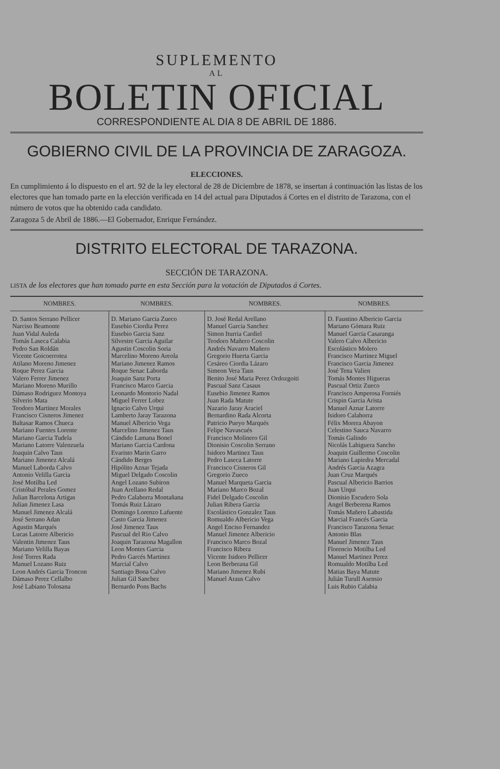SUPLEMENTO
AL
BOLETIN OFICIAL
CORRESPONDIENTE AL DIA 8 DE ABRIL DE 1886.
GOBIERNO CIVIL DE LA PROVINCIA DE ZARAGOZA.
ELECCIONES.
En cumplimiento á lo dispuesto en el art. 92 de la ley electoral de 28 de Diciembre de 1878, se insertan á continuación las listas de los electores que han tomado parte en la elección verificada en 14 del actual para Diputados á Cortes en el distrito de Tarazona, con el número de votos que ha obtenido cada candidato.
Zaragoza 5 de Abril de 1886.—El Gobernador, Enrique Fernández.
DISTRITO ELECTORAL DE TARAZONA.
SECCIÓN DE TARAZONA.
LISTA de los electores que han tomado parte en esta Sección para la votación de Diputados á Cortes.
| NOMBRES. | NOMBRES. | NOMBRES. | NOMBRES. |
| --- | --- | --- | --- |
| D. Santos Serrano Pellicer Narciso Beamonte Juan Vidal Auleda Tomás Laseca Calabia Pedro San Roldán Vicente Goicoerrotea Atilano Moreno Jimenez Roque Perez Garcia Valero Ferrer Jimenez Mariano Moreno Murillo Dámaso Rodriguez Montoya Silverio Mata Teodoro Martinez Morales Francisco Cisneros Jimenez Baltasar Ramos Chueca Mariano Fuentes Lorente Mariano Garcia Tudela Mariano Latorre Valenzuela Joaquin Calvo Taus Mariano Jimenez Alcalá Manuel Laborda Calvo Antonio Velilla Garcia José Motilba Led Cristóbal Perales Gomez Julian Barcelona Artigas Julian Jimenez Lasa Manuel Jimenez Alcalá José Serrano Adan Agustin Marqués Lucas Latorre Albericio Valentin Jimenez Taus Mariano Velilla Bayas José Torres Rada Manuel Lozano Ruiz Leon Andrés Garcia Troncon Dámaso Perez Cellalbo José Labiano Tolosana | D. Mariano Garcia Zueco Eusebio Ciordia Perez Eusebio Garcia Sanz Silvestre Garcia Aguilar Agustin Coscolin Soria Marcelino Moreno Areola Mariano Jimenez Ramos Roque Senac Laborda Joaquin Sanz Porta Francisco Marco Garcia Leonardo Montorio Nadal Miguel Ferrer Lobez Ignacio Calvo Urqui Lamberto Jaray Tarazona Manuel Albericio Vega Marcelino Jimenez Taus Cándido Lamana Bonel Mariano Garcia Cardona Evaristo Marin Garro Cándido Berges Hipólito Aznar Tejada Miguel Delgado Coscolin Angel Lozano Subiron Juan Arellano Redal Pedro Calahorra Montañana Tomás Ruiz Lázaro Domingo Lorenzo Lafuente Casto Garcia Jimenez José Jimenez Taus Pascual del Rio Calvo Joaquin Tarazona Magallon Leon Montes Garcia Pedro Garcés Martinez Marcial Calvo Santiago Bona Calvo Julian Gil Sanchez Bernardo Pons Bachs | D. José Redal Arellano Manuel Garcia Sanchez Simon Iturria Cardiel Teodoro Mañero Coscolin Andrés Navarro Mañero Gregorio Huerta Garcia Cesáreo Ciordia Lázaro Simeon Vera Taus Benito José Maria Perez Ordozgoiti Pascual Sanz Casaus Eusebio Jimenez Ramos Juan Rada Matute Nazario Jaray Araciel Bernardino Rada Alcorta Patricio Pueyo Marqués Felipe Navascués Francisco Molinero Gil Dionisio Coscolin Serrano Isidoro Martinez Taus Pedro Laseca Latorre Francisco Cisneros Gil Gregorio Zueco Manuel Marqueta Garcia Mariano Marco Bozal Fidel Delgado Coscolin Julian Ribera Garcia Escolástico Gonzalez Taus Romualdo Albericio Vega Angel Enciso Fernandez Manuel Jimenez Albericio Francisco Marco Bozal Francisco Ribera Vicente Isidoro Pellicer Leon Berberana Gil Mariano Jimenez Rubi Manuel Araus Calvo | D. Faustino Albericio Garcia Mariano Gómara Ruiz Manuel Garcia Casaranga Valero Calvo Albericio Escolástico Molero Francisco Martinez Miguel Francisco Garcia Jimenez José Tena Valien Tomás Montes Higueras Pascual Ortiz Zueco Francisco Amperosa Forniés Crispin Garcia Arista Manuel Aznar Latorre Isidoro Calahorra Félix Morera Abayon Celestino Sauca Navarro Tomás Galindo Nicolás Lahiguera Sancho Joaquin Guillermo Coscolin Mariano Lapiedra Mercadal Andrés Garcia Azagra Juan Cruz Marqués Pascual Albericio Barrios Juan Urqui Dionisio Escudero Sola Angel Berberena Ramos Tomás Mañero Labastida Marcial Francés Garcia Francisco Tarazona Senac Antonio Blas Manuel Jimenez Taus Florencio Motilba Led Manuel Martinez Perez Romualdo Motilba Led Matias Baya Matute Julián Turull Asensio Luis Rubio Calabia |